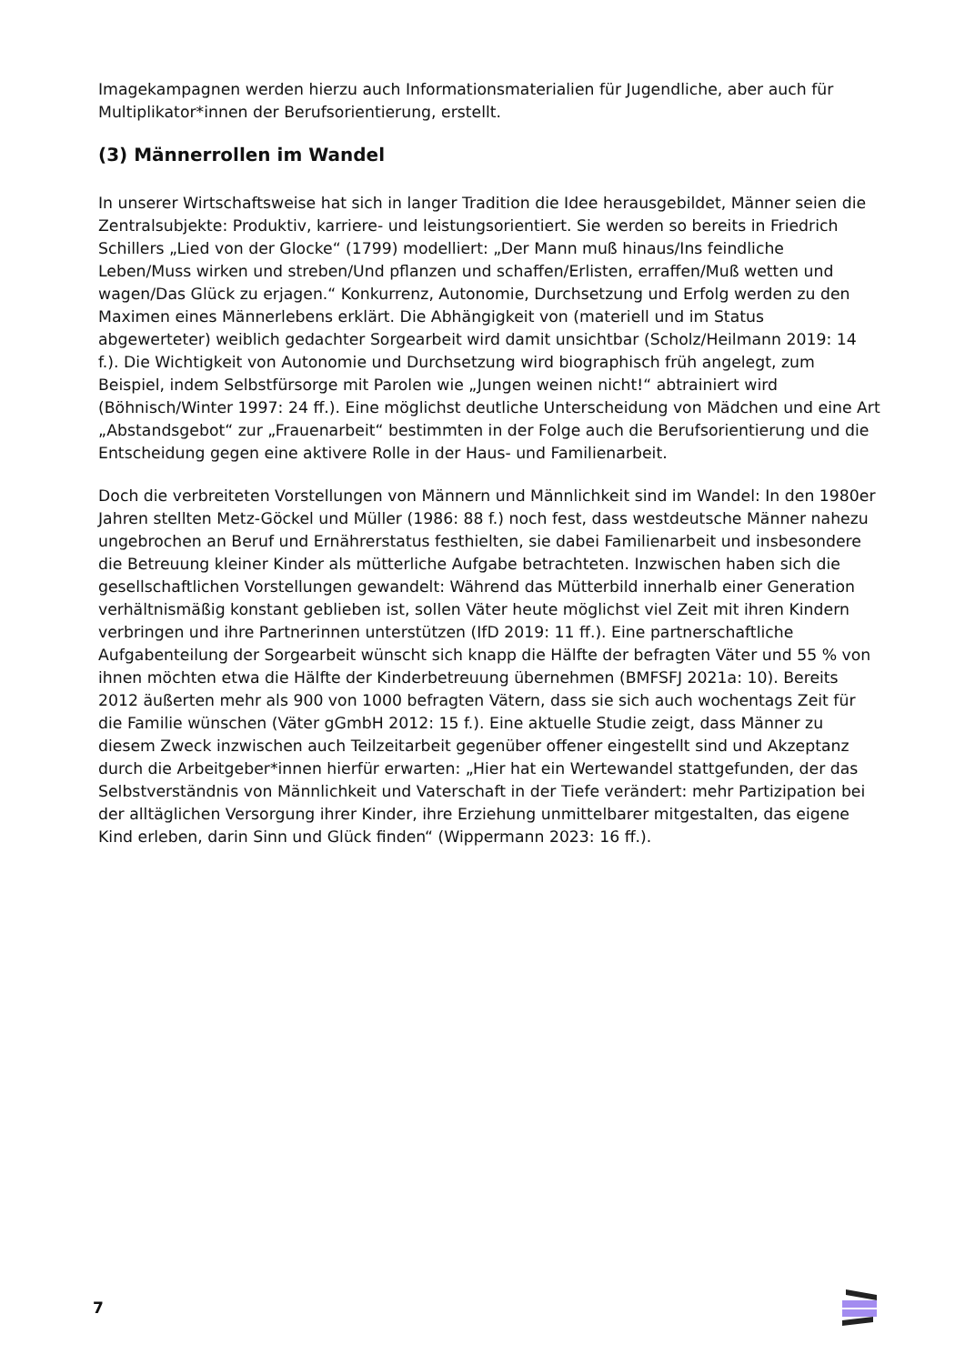Imagekampagnen werden hierzu auch Informationsmaterialien für Jugendliche, aber auch für Multiplikator*innen der Berufsorientierung, erstellt.
(3) Männerrollen im Wandel
In unserer Wirtschaftsweise hat sich in langer Tradition die Idee herausgebildet, Männer seien die Zentralsubjekte: Produktiv, karriere- und leistungsorientiert. Sie werden so bereits in Friedrich Schillers „Lied von der Glocke“ (1799) modelliert: „Der Mann muß hinaus/Ins feindliche Leben/Muss wirken und streben/Und pflanzen und schaffen/Erlisten, erraffen/Muß wetten und wagen/Das Glück zu erjagen.“ Konkurrenz, Autonomie, Durchsetzung und Erfolg werden zu den Maximen eines Männerlebens erklärt. Die Abhängigkeit von (materiell und im Status abgewerteter) weiblich gedachter Sorgearbeit wird damit unsichtbar (Scholz/Heilmann 2019: 14 f.). Die Wichtigkeit von Autonomie und Durchsetzung wird biographisch früh angelegt, zum Beispiel, indem Selbstfürsorge mit Parolen wie „Jungen weinen nicht!“ abtrainiert wird (Böhnisch/Winter 1997: 24 ff.). Eine möglichst deutliche Unterscheidung von Mädchen und eine Art „Abstandsgebot“ zur „Frauenarbeit“ bestimmten in der Folge auch die Berufsorientierung und die Entscheidung gegen eine aktivere Rolle in der Haus- und Familienarbeit.
Doch die verbreiteten Vorstellungen von Männern und Männlichkeit sind im Wandel: In den 1980er Jahren stellten Metz-Göckel und Müller (1986: 88 f.) noch fest, dass westdeutsche Männer nahezu ungebrochen an Beruf und Ernährerstatus festhielten, sie dabei Familienarbeit und insbesondere die Betreuung kleiner Kinder als mütterliche Aufgabe betrachteten. Inzwischen haben sich die gesellschaftlichen Vorstellungen gewandelt: Während das Mütterbild innerhalb einer Generation verhältnismäßig konstant geblieben ist, sollen Väter heute möglichst viel Zeit mit ihren Kindern verbringen und ihre Partnerinnen unterstützen (IfD 2019: 11 ff.). Eine partnerschaftliche Aufgabenteilung der Sorgearbeit wünscht sich knapp die Hälfte der befragten Väter und 55 % von ihnen möchten etwa die Hälfte der Kinderbetreuung übernehmen (BMFSFJ 2021a: 10). Bereits 2012 äußerten mehr als 900 von 1000 befragten Vätern, dass sie sich auch wochentags Zeit für die Familie wünschen (Väter gGmbH 2012: 15 f.). Eine aktuelle Studie zeigt, dass Männer zu diesem Zweck inzwischen auch Teilzeitarbeit gegenüber offener eingestellt sind und Akzeptanz durch die Arbeitgeber*innen hierfür erwarten: „Hier hat ein Wertewandel stattgefunden, der das Selbstverständnis von Männlichkeit und Vaterschaft in der Tiefe verändert: mehr Partizipation bei der alltäglichen Versorgung ihrer Kinder, ihre Erziehung unmittelbarer mitgestalten, das eigene Kind erleben, darin Sinn und Glück finden“ (Wippermann 2023: 16 ff.).
7